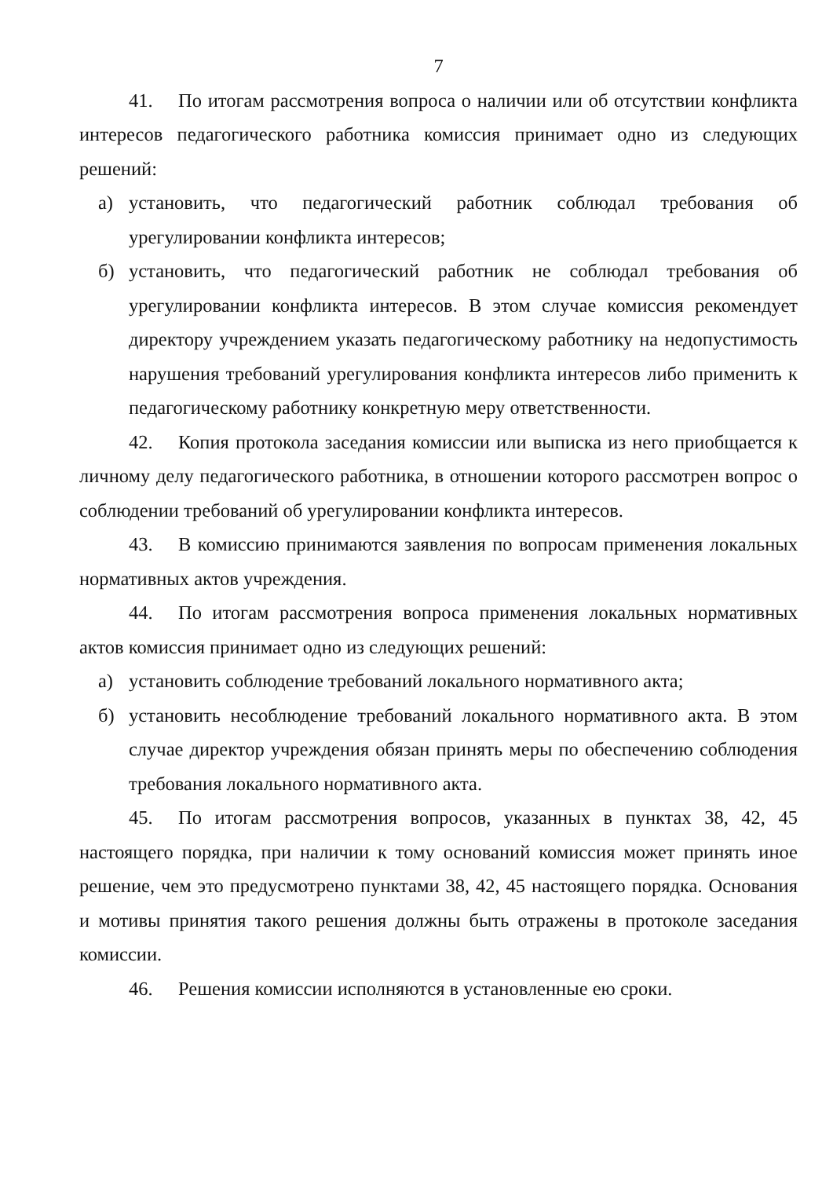7
41. По итогам рассмотрения вопроса о наличии или об отсутствии конфликта интересов педагогического работника комиссия принимает одно из следующих решений:
а) установить, что педагогический работник соблюдал требования об урегулировании конфликта интересов;
б) установить, что педагогический работник не соблюдал требования об урегулировании конфликта интересов. В этом случае комиссия рекомендует директору учреждением указать педагогическому работнику на недопустимость нарушения требований урегулирования конфликта интересов либо применить к педагогическому работнику конкретную меру ответственности.
42. Копия протокола заседания комиссии или выписка из него приобщается к личному делу педагогического работника, в отношении которого рассмотрен вопрос о соблюдении требований об урегулировании конфликта интересов.
43. В комиссию принимаются заявления по вопросам применения локальных нормативных актов учреждения.
44. По итогам рассмотрения вопроса применения локальных нормативных актов комиссия принимает одно из следующих решений:
а) установить соблюдение требований локального нормативного акта;
б) установить несоблюдение требований локального нормативного акта. В этом случае директор учреждения обязан принять меры по обеспечению соблюдения требования локального нормативного акта.
45. По итогам рассмотрения вопросов, указанных в пунктах 38, 42, 45 настоящего порядка, при наличии к тому оснований комиссия может принять иное решение, чем это предусмотрено пунктами 38, 42, 45 настоящего порядка. Основания и мотивы принятия такого решения должны быть отражены в протоколе заседания комиссии.
46. Решения комиссии исполняются в установленные ею сроки.